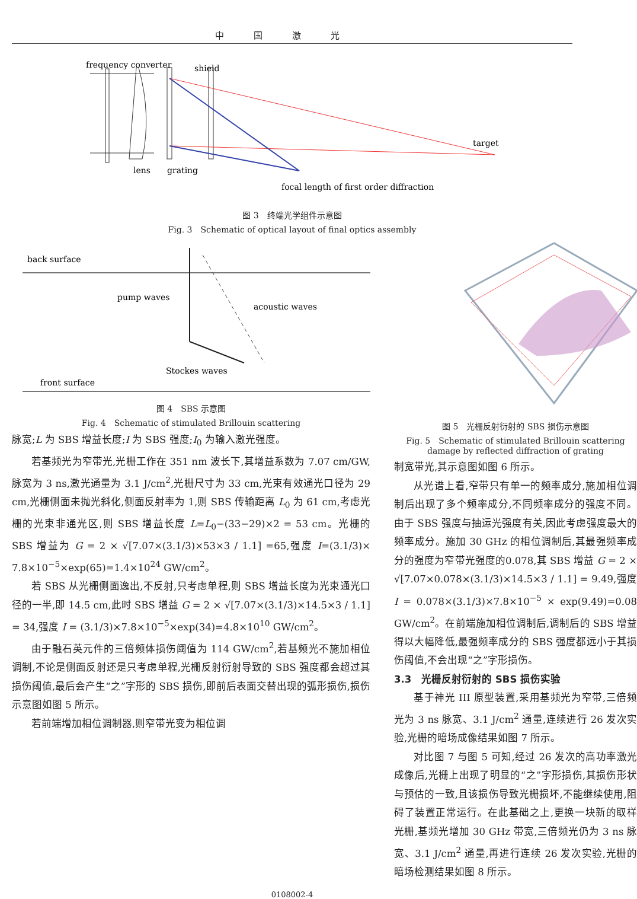中国激光
frequency converter
shield
target
lens
grating
focal length of first order diffraction
图 3　终端光学组件示意图
Fig. 3　Schematic of optical layout of final optics assembly
back surface
pump waves
acoustic waves
Stockes waves
front surface
图 4　SBS 示意图
Fig. 4　Schematic of stimulated Brillouin scattering
脉宽;L 为 SBS 增益长度;I 为 SBS 强度;I<sub>0</sub> 为输入激光强度。
若基频光为窄带光,光栅工作在 351 nm 波长下,其增益系数为 7.07 cm/GW,脉宽为 3 ns,激光通量为 3.1 J/cm<sup>2</sup>,光栅尺寸为 33 cm,光束有效通光口径为 29 cm,光栅侧面未抛光斜化,侧面反射率为 1,则 SBS 传输距离 L<sub>0</sub> 为 61 cm,考虑光栅的光束非通光区,则 SBS 增益长度 L=L<sub>0</sub>−(33−29)×2 = 53 cm。光栅的 SBS 增益为 G = 2 × √[7.07×(3.1/3)×53×3 / 1.1] =65,强度 I=(3.1/3)× 7.8×10<sup>−5</sup>×exp(65)=1.4×10<sup>24</sup> GW/cm<sup>2</sup>。
若 SBS 从光栅侧面逸出,不反射,只考虑单程,则 SBS 增益长度为光束通光口径的一半,即 14.5 cm,此时 SBS 增益 G = 2 × √[7.07×(3.1/3)×14.5×3 / 1.1] = 34,强度 I = (3.1/3)×7.8×10<sup>−5</sup>×exp(34)=4.8×10<sup>10</sup> GW/cm<sup>2</sup>。
由于融石英元件的三倍频体损伤阈值为 114 GW/cm<sup>2</sup>,若基频光不施加相位调制,不论是侧面反射还是只考虑单程,光栅反射衍射导致的 SBS 强度都会超过其损伤阈值,最后会产生“之”字形的 SBS 损伤,即前后表面交替出现的弧形损伤,损伤示意图如图 5 所示。
若前端增加相位调制器,则窄带光变为相位调
图 5　光栅反射衍射的 SBS 损伤示意图
Fig. 5　Schematic of stimulated Brillouin scattering damage by reflected diffraction of grating
制宽带光,其示意图如图 6 所示。
从光谱上看,窄带只有单一的频率成分,施加相位调制后出现了多个频率成分,不同频率成分的强度不同。由于 SBS 强度与抽运光强度有关,因此考虑强度最大的频率成分。施加 30 GHz 的相位调制后,其最强频率成分的强度为窄带光强度的0.078,其 SBS 增益 G = 2 × √[7.07×0.078×(3.1/3)×14.5×3 / 1.1] = 9.49,强度 I = 0.078×(3.1/3)×7.8×10<sup>−5</sup> × exp(9.49)=0.08 GW/cm<sup>2</sup>。在前端施加相位调制后,调制后的 SBS 增益得以大幅降低,最强频率成分的 SBS 强度都远小于其损伤阈值,不会出现“之”字形损伤。
3.3　光栅反射衍射的 SBS 损伤实验
基于神光 III 原型装置,采用基频光为窄带,三倍频光为 3 ns 脉宽、3.1 J/cm<sup>2</sup> 通量,连续进行 26 发次实验,光栅的暗场成像结果如图 7 所示。
对比图 7 与图 5 可知,经过 26 发次的高功率激光成像后,光栅上出现了明显的“之”字形损伤,其损伤形状与预估的一致,且该损伤导致光栅损坏,不能继续使用,阻碍了装置正常运行。在此基础之上,更换一块新的取样光栅,基频光增加 30 GHz 带宽,三倍频光仍为 3 ns 脉宽、3.1 J/cm<sup>2</sup> 通量,再进行连续 26 发次实验,光栅的暗场检测结果如图 8 所示。
0108002-4